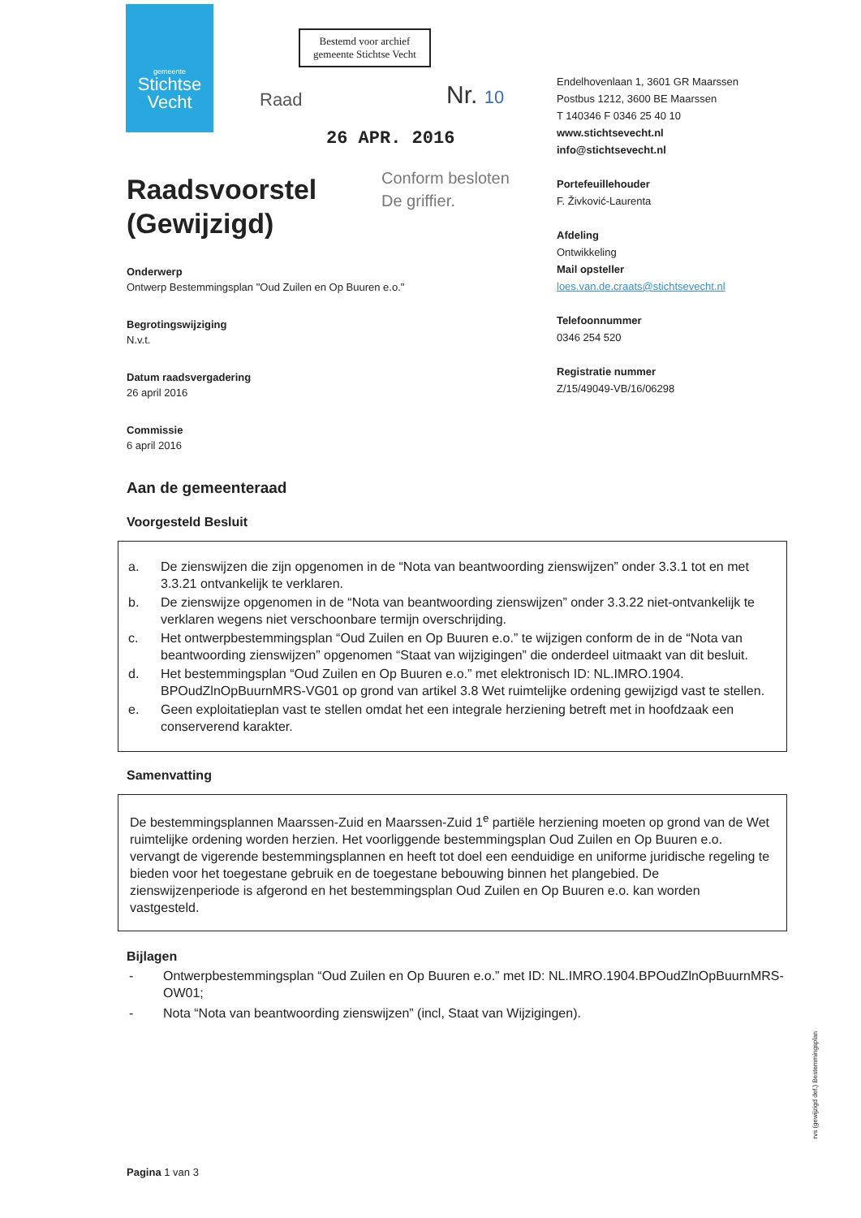gemeente
Stichtse
Vecht
Bestemd voor archief
gemeente Stichtse Vecht
Raad Nr. 10
26 APR. 2016
Conform besloten
De griffier.
Endelhovenlaan 1, 3601 GR Maarssen
Postbus 1212, 3600 BE Maarssen
T 140346 F 0346 25 40 10
www.stichtsevecht.nl
info@stichtsevecht.nl
Portefeuillehouder
F. Živković-Laurenta
Afdeling
Ontwikkeling
Mail opsteller
loes.van.de.craats@stichtsevecht.nl
Telefoonnummer
0346 254 520
Registratie nummer
Z/15/49049-VB/16/06298
Raadsvoorstel
(Gewijzigd)
Onderwerp
Ontwerp Bestemmingsplan "Oud Zuilen en Op Buuren e.o."
Begrotingswijziging
N.v.t.
Datum raadsvergadering
26 april 2016
Commissie
6 april 2016
Aan de gemeenteraad
Voorgesteld Besluit
| a. | De zienswijzen die zijn opgenomen in de “Nota van beantwoording zienswijzen” onder 3.3.1 tot en met 3.3.21 ontvankelijk te verklaren. |
| b. | De zienswijze opgenomen in de “Nota van beantwoording zienswijzen” onder 3.3.22 niet-ontvankelijk te verklaren wegens niet verschoonbare termijn overschrijding. |
| c. | Het ontwerpbestemmingsplan “Oud Zuilen en Op Buuren e.o.” te wijzigen conform de in de “Nota van beantwoording zienswijzen” opgenomen “Staat van wijzigingen” die onderdeel uitmaakt van dit besluit. |
| d. | Het bestemmingsplan “Oud Zuilen en Op Buuren e.o.” met elektronisch ID: NL.IMRO.1904. BPOudZlnOpBuurnMRS-VG01 op grond van artikel 3.8 Wet ruimtelijke ordening gewijzigd vast te stellen. |
| e. | Geen exploitatieplan vast te stellen omdat het een integrale herziening betreft met in hoofdzaak een conserverend karakter. |
Samenvatting
De bestemmingsplannen Maarssen-Zuid en Maarssen-Zuid 1<sup>e</sup> partiële herziening moeten op grond van de Wet ruimtelijke ordening worden herzien. Het voorliggende bestemmingsplan Oud Zuilen en Op Buuren e.o. vervangt de vigerende bestemmingsplannen en heeft tot doel een eenduidige en uniforme juridische regeling te bieden voor het toegestane gebruik en de toegestane bebouwing binnen het plangebied. De zienswijzenperiode is afgerond en het bestemmingsplan Oud Zuilen en Op Buuren e.o. kan worden vastgesteld.
Bijlagen
| - | Ontwerpbestemmingsplan “Oud Zuilen en Op Buuren e.o.” met ID: NL.IMRO.1904.BPOudZlnOpBuurnMRS-OW01; |
| - | Nota “Nota van beantwoording zienswijzen” (incl, Staat van Wijzigingen). |
Pagina 1 van 3
rvs (gewijzigd def.) Bestemmingsplan